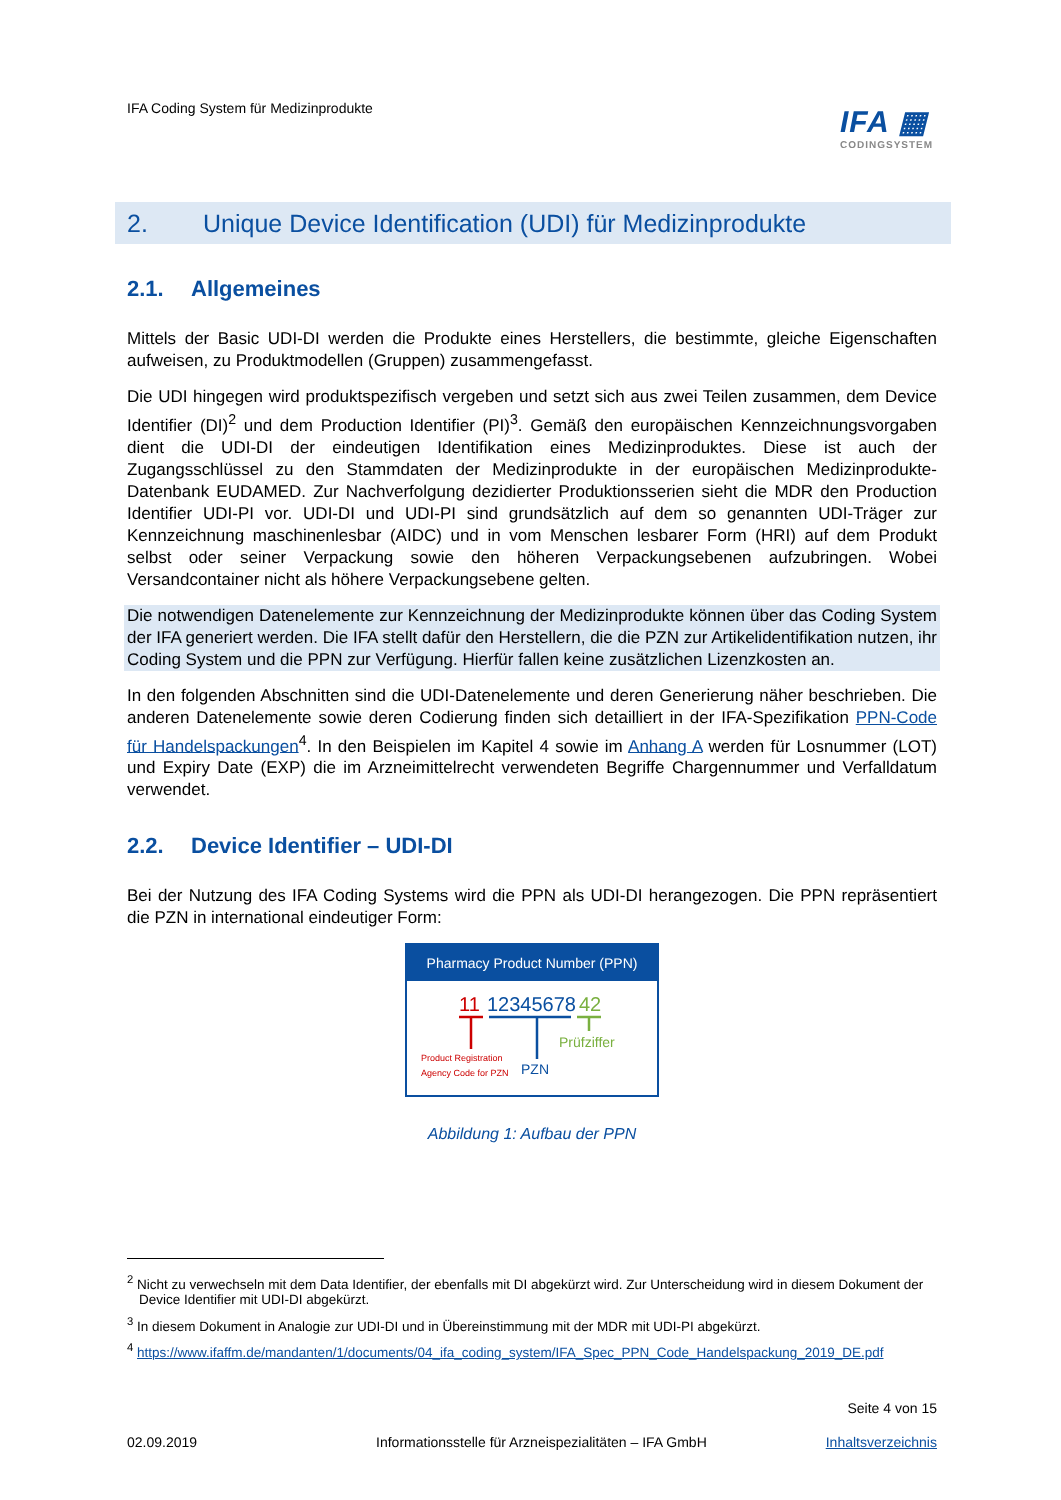IFA Coding System für Medizinprodukte
IFA ▦
CODINGSYSTEM
2. Unique Device Identification (UDI) für Medizinprodukte
2.1. Allgemeines
Mittels der Basic UDI-DI werden die Produkte eines Herstellers, die bestimmte, gleiche Eigenschaften aufweisen, zu Produktmodellen (Gruppen) zusammengefasst.
Die UDI hingegen wird produktspezifisch vergeben und setzt sich aus zwei Teilen zusammen, dem Device Identifier (DI)<sup>2</sup> und dem Production Identifier (PI)<sup>3</sup>. Gemäß den europäischen Kennzeichnungsvorgaben dient die UDI-DI der eindeutigen Identifikation eines Medizinproduktes. Diese ist auch der Zugangsschlüssel zu den Stammdaten der Medizinprodukte in der europäischen Medizinprodukte-Datenbank EUDAMED. Zur Nachverfolgung dezidierter Produktionsserien sieht die MDR den Production Identifier UDI-PI vor. UDI-DI und UDI-PI sind grundsätzlich auf dem so genannten UDI-Träger zur Kennzeichnung maschinenlesbar (AIDC) und in vom Menschen lesbarer Form (HRI) auf dem Produkt selbst oder seiner Verpackung sowie den höheren Verpackungsebenen aufzubringen. Wobei Versandcontainer nicht als höhere Verpackungsebene gelten.
Die notwendigen Datenelemente zur Kennzeichnung der Medizinprodukte können über das Coding System der IFA generiert werden. Die IFA stellt dafür den Herstellern, die die PZN zur Artikelidentifikation nutzen, ihr Coding System und die PPN zur Verfügung. Hierfür fallen keine zusätzlichen Lizenzkosten an.
In den folgenden Abschnitten sind die UDI-Datenelemente und deren Generierung näher beschrieben. Die anderen Datenelemente sowie deren Codierung finden sich detailliert in der IFA-Spezifikation PPN-Code für Handelspackungen<sup>4</sup>. In den Beispielen im Kapitel 4 sowie im Anhang A werden für Losnummer (LOT) und Expiry Date (EXP) die im Arzneimittelrecht verwendeten Begriffe Chargennummer und Verfalldatum verwendet.
2.2. Device Identifier – UDI-DI
Bei der Nutzung des IFA Coding Systems wird die PPN als UDI-DI herangezogen. Die PPN repräsentiert die PZN in international eindeutiger Form:
Pharmacy Product Number (PPN)
11
12345678
42
Prüfziffer
Product Registration
Agency Code for PZN
PZN
Abbildung 1: Aufbau der PPN
<sup>2</sup> Nicht zu verwechseln mit dem Data Identifier, der ebenfalls mit DI abgekürzt wird. Zur Unterscheidung wird in diesem Dokument der Device Identifier mit UDI-DI abgekürzt.
<sup>3</sup> In diesem Dokument in Analogie zur UDI-DI und in Übereinstimmung mit der MDR mit UDI-PI abgekürzt.
<sup>4</sup> https://www.ifaffm.de/mandanten/1/documents/04_ifa_coding_system/IFA_Spec_PPN_Code_Handelspackung_2019_DE.pdf
Seite 4 von 15
02.09.2019 Informationsstelle für Arzneispezialitäten – IFA GmbH Inhaltsverzeichnis